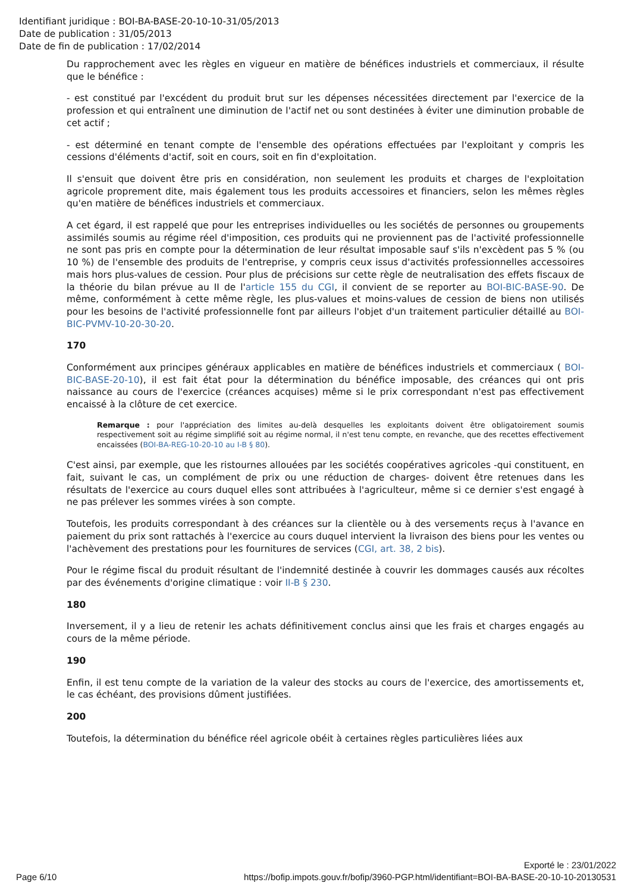Identifiant juridique : BOI-BA-BASE-20-10-10-31/05/2013
Date de publication : 31/05/2013
Date de fin de publication : 17/02/2014
Du rapprochement avec les règles en vigueur en matière de bénéfices industriels et commerciaux, il résulte que le bénéfice :
- est constitué par l'excédent du produit brut sur les dépenses nécessitées directement par l'exercice de la profession et qui entraînent une diminution de l'actif net ou sont destinées à éviter une diminution probable de cet actif ;
- est déterminé en tenant compte de l'ensemble des opérations effectuées par l'exploitant y compris les cessions d'éléments d'actif, soit en cours, soit en fin d'exploitation.
Il s'ensuit que doivent être pris en considération, non seulement les produits et charges de l'exploitation agricole proprement dite, mais également tous les produits accessoires et financiers, selon les mêmes règles qu'en matière de bénéfices industriels et commerciaux.
A cet égard, il est rappelé que pour les entreprises individuelles ou les sociétés de personnes ou groupements assimilés soumis au régime réel d'imposition, ces produits qui ne proviennent pas de l'activité professionnelle ne sont pas pris en compte pour la détermination de leur résultat imposable sauf s'ils n'excèdent pas 5 % (ou 10 %) de l'ensemble des produits de l'entreprise, y compris ceux issus d'activités professionnelles accessoires mais hors plus-values de cession. Pour plus de précisions sur cette règle de neutralisation des effets fiscaux de la théorie du bilan prévue au II de l'article 155 du CGI, il convient de se reporter au BOI-BIC-BASE-90. De même, conformément à cette même règle, les plus-values et moins-values de cession de biens non utilisés pour les besoins de l'activité professionnelle font par ailleurs l'objet d'un traitement particulier détaillé au BOI-BIC-PVMV-10-20-30-20.
170
Conformément aux principes généraux applicables en matière de bénéfices industriels et commerciaux ( BOI-BIC-BASE-20-10), il est fait état pour la détermination du bénéfice imposable, des créances qui ont pris naissance au cours de l'exercice (créances acquises) même si le prix correspondant n'est pas effectivement encaissé à la clôture de cet exercice.
Remarque : pour l'appréciation des limites au-delà desquelles les exploitants doivent être obligatoirement soumis respectivement soit au régime simplifié soit au régime normal, il n'est tenu compte, en revanche, que des recettes effectivement encaissées (BOI-BA-REG-10-20-10 au I-B § 80).
C'est ainsi, par exemple, que les ristournes allouées par les sociétés coopératives agricoles -qui constituent, en fait, suivant le cas, un complément de prix ou une réduction de charges- doivent être retenues dans les résultats de l'exercice au cours duquel elles sont attribuées à l'agriculteur, même si ce dernier s'est engagé à ne pas prélever les sommes virées à son compte.
Toutefois, les produits correspondant à des créances sur la clientèle ou à des versements reçus à l'avance en paiement du prix sont rattachés à l'exercice au cours duquel intervient la livraison des biens pour les ventes ou l'achèvement des prestations pour les fournitures de services (CGI, art. 38, 2 bis).
Pour le régime fiscal du produit résultant de l'indemnité destinée à couvrir les dommages causés aux récoltes par des événements d'origine climatique : voir II-B § 230.
180
Inversement, il y a lieu de retenir les achats définitivement conclus ainsi que les frais et charges engagés au cours de la même période.
190
Enfin, il est tenu compte de la variation de la valeur des stocks au cours de l'exercice, des amortissements et, le cas échéant, des provisions dûment justifiées.
200
Toutefois, la détermination du bénéfice réel agricole obéit à certaines règles particulières liées aux
Exporté le : 23/01/2022
Page 6/10 https://bofip.impots.gouv.fr/bofip/3960-PGP.html/identifiant=BOI-BA-BASE-20-10-10-20130531